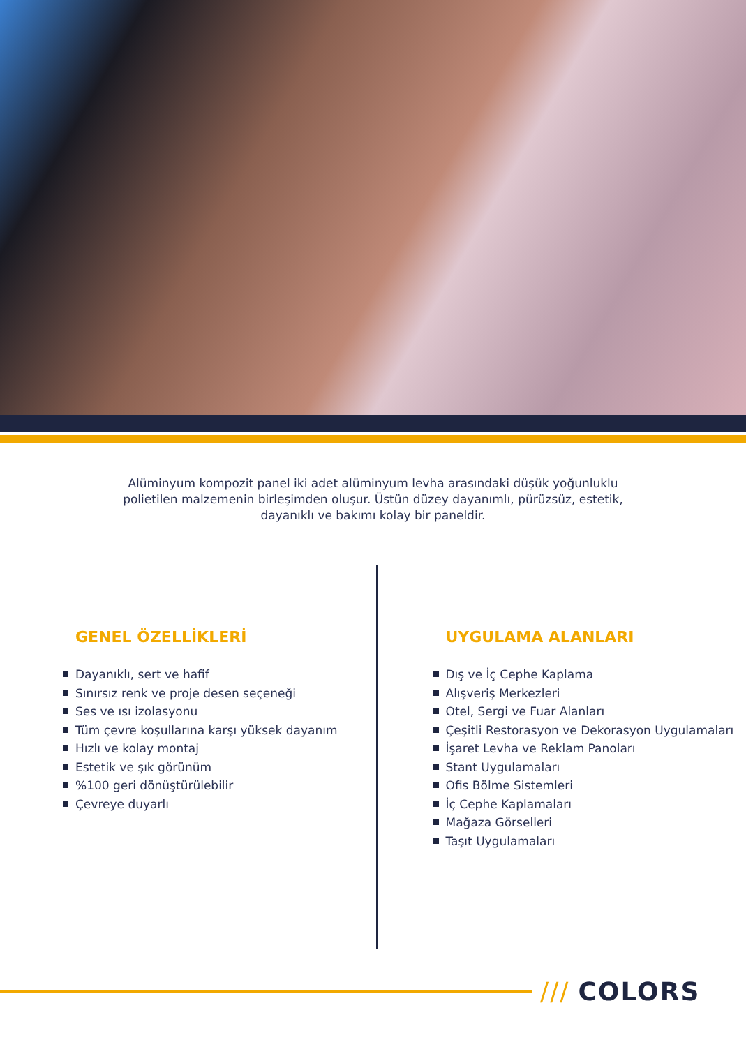Alüminyum kompozit panel iki adet alüminyum levha arasındaki düşük yoğunluklu polietilen malzemenin birleşimden oluşur. Üstün düzey dayanımlı, pürüzsüz, estetik, dayanıklı ve bakımı kolay bir paneldir.
GENEL ÖZELLİKLERİ
Dayanıklı, sert ve hafif
Sınırsız renk ve proje desen seçeneği
Ses ve ısı izolasyonu
Tüm çevre koşullarına karşı yüksek dayanım
Hızlı ve kolay montaj
Estetik ve şık görünüm
%100 geri dönüştürülebilir
Çevreye duyarlı
UYGULAMA ALANLARI
Dış ve İç Cephe Kaplama
Alışveriş Merkezleri
Otel, Sergi ve Fuar Alanları
Çeşitli Restorasyon ve Dekorasyon Uygulamaları
İşaret Levha ve Reklam Panoları
Stant Uygulamaları
Ofis Bölme Sistemleri
İç Cephe Kaplamaları
Mağaza Görselleri
Taşıt Uygulamaları
/// COLORS